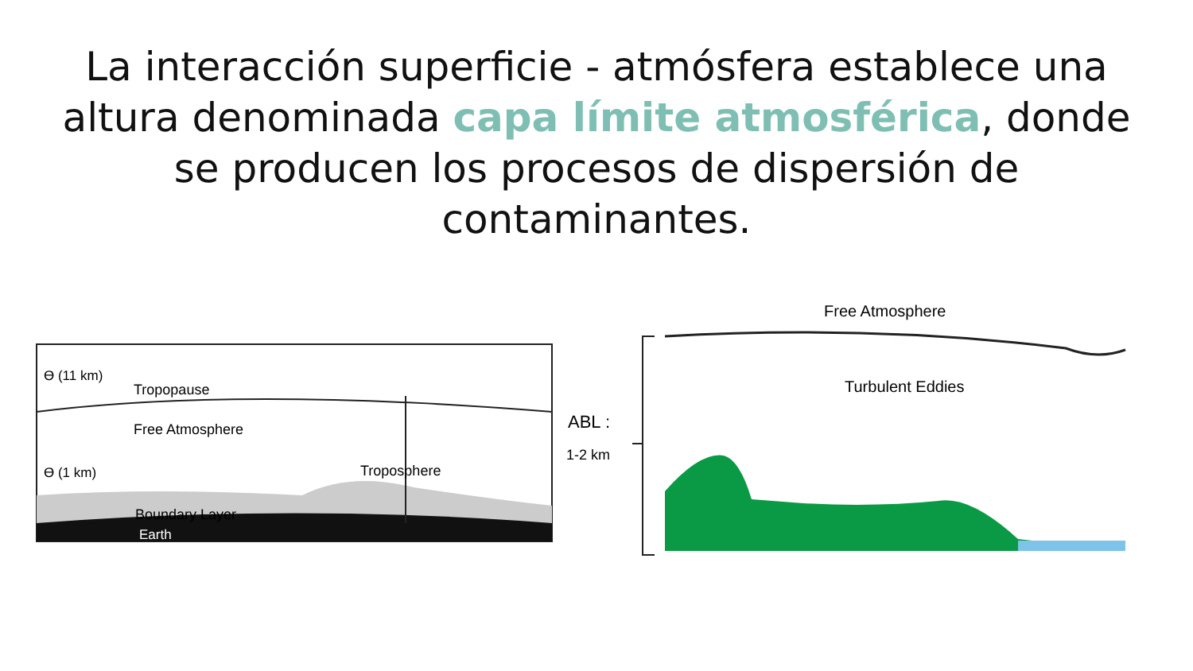La interacción superficie - atmósfera establece una altura denominada capa límite atmosférica, donde se producen los procesos de dispersión de contaminantes.
ϴ (11 km)
Tropopause
Free Atmosphere
Troposphere
ϴ (1 km)
Boundary Layer
Earth
ABL :
1-2 km
Free Atmosphere
Turbulent Eddies